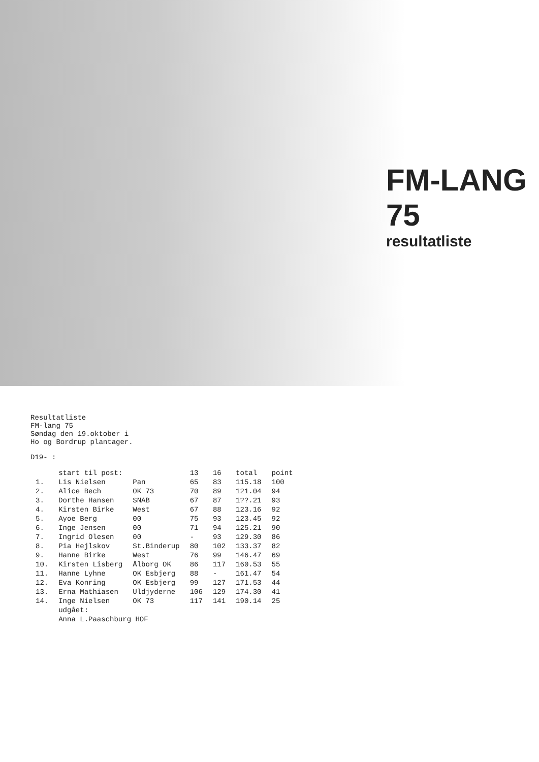FM-LANG 75
resultatliste
Resultatliste
FM-lang 75
Søndag den 19.oktober i
Ho og Bordrup plantager.
D19- :
| | start til post: | | 13 | 16 | total | point |
| --- | --- | --- | --- | --- | --- | --- |
| 1. | Lis Nielsen | Pan | 65 | 83 | 115.18 | 100 |
| 2. | Alice Bech | OK 73 | 70 | 89 | 121.04 | 94 |
| 3. | Dorthe Hansen | SNAB | 67 | 87 | 1??.21 | 93 |
| 4. | Kirsten Birke | West | 67 | 88 | 123.16 | 92 |
| 5. | Ayoe Berg | 00 | 75 | 93 | 123.45 | 92 |
| 6. | Inge Jensen | 00 | 71 | 94 | 125.21 | 90 |
| 7. | Ingrid Olesen | 00 | - | 93 | 129.30 | 86 |
| 8. | Pia Hejlskov | St.Binderup | 80 | 102 | 133.37 | 82 |
| 9. | Hanne Birke | West | 76 | 99 | 146.47 | 69 |
| 10. | Kirsten Lisberg | Ålborg OK | 86 | 117 | 160.53 | 55 |
| 11. | Hanne Lyhne | OK Esbjerg | 88 | - | 161.47 | 54 |
| 12. | Eva Konring | OK Esbjerg | 99 | 127 | 171.53 | 44 |
| 13. | Erna Mathiasen | Uldjyderne | 106 | 129 | 174.30 | 41 |
| 14. | Inge Nielsen | OK 73 | 117 | 141 | 190.14 | 25 |
| | udgået: | | | | | |
| | Anna L.Paaschburg HOF | | | | | |